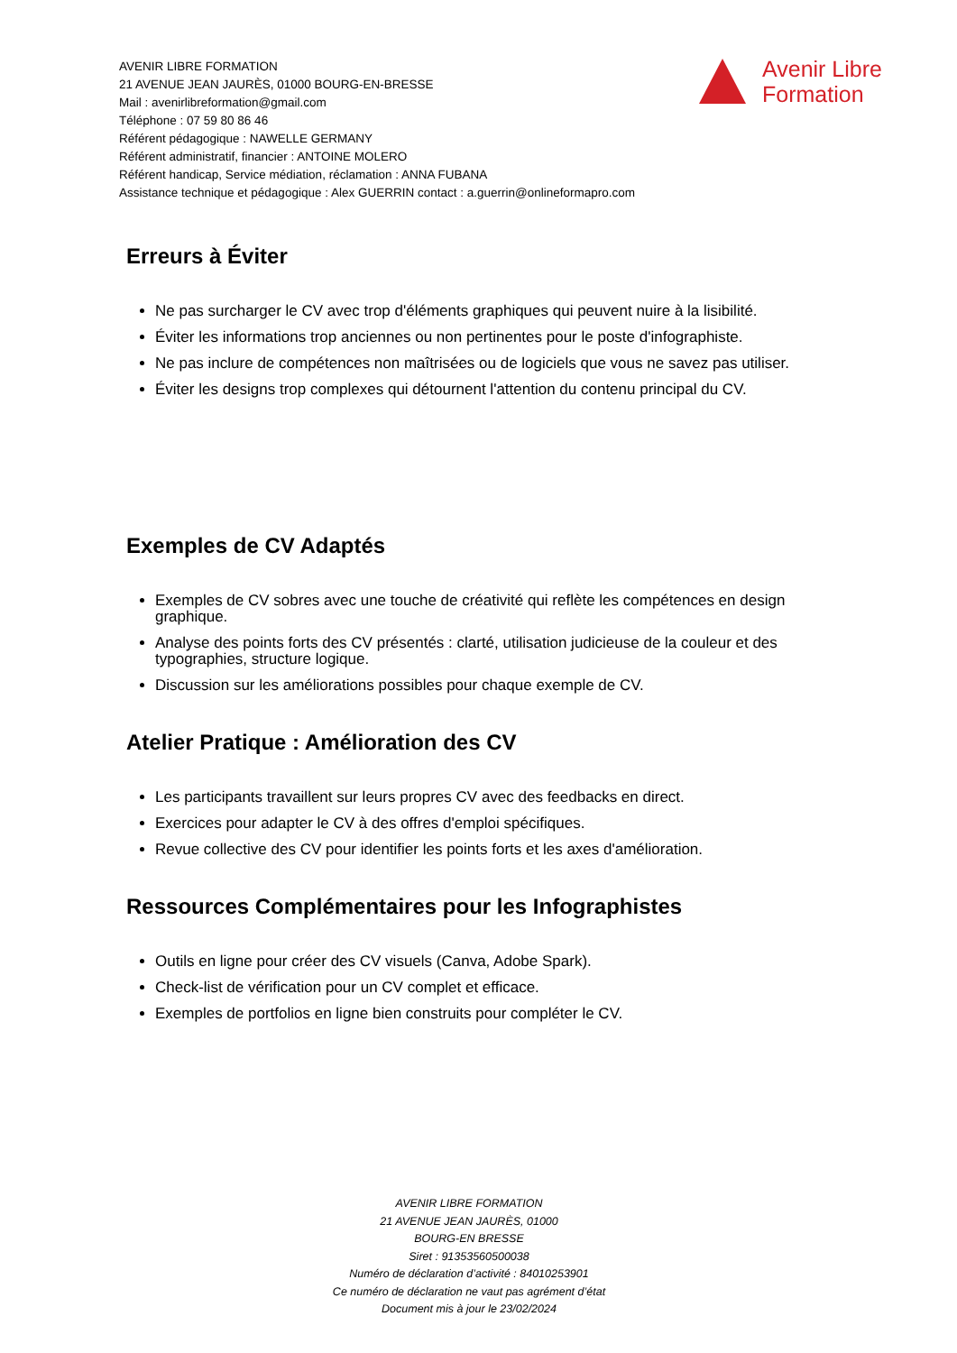AVENIR LIBRE FORMATION
21 AVENUE JEAN JAURÈS, 01000 BOURG-EN-BRESSE
Mail : avenirlibreformation@gmail.com
Téléphone : 07 59 80 86 46
Référent pédagogique : NAWELLE GERMANY
Référent administratif, financier : ANTOINE MOLERO
Référent handicap, Service médiation, réclamation : ANNA FUBANA
Assistance technique et pédagogique : Alex GUERRIN contact : a.guerrin@onlineformapro.com
Avenir Libre
Formation
Erreurs à Éviter
Ne pas surcharger le CV avec trop d'éléments graphiques qui peuvent nuire à la lisibilité.
Éviter les informations trop anciennes ou non pertinentes pour le poste d'infographiste.
Ne pas inclure de compétences non maîtrisées ou de logiciels que vous ne savez pas utiliser.
Éviter les designs trop complexes qui détournent l'attention du contenu principal du CV.
Exemples de CV Adaptés
Exemples de CV sobres avec une touche de créativité qui reflète les compétences en design graphique.
Analyse des points forts des CV présentés : clarté, utilisation judicieuse de la couleur et des typographies, structure logique.
Discussion sur les améliorations possibles pour chaque exemple de CV.
Atelier Pratique : Amélioration des CV
Les participants travaillent sur leurs propres CV avec des feedbacks en direct.
Exercices pour adapter le CV à des offres d'emploi spécifiques.
Revue collective des CV pour identifier les points forts et les axes d'amélioration.
Ressources Complémentaires pour les Infographistes
Outils en ligne pour créer des CV visuels (Canva, Adobe Spark).
Check-list de vérification pour un CV complet et efficace.
Exemples de portfolios en ligne bien construits pour compléter le CV.
AVENIR LIBRE FORMATION
21 AVENUE JEAN JAURÈS, 01000
BOURG-EN BRESSE
Siret : 91353560500038
Numéro de déclaration d’activité : 84010253901
Ce numéro de déclaration ne vaut pas agrément d’état
Document mis à jour le 23/02/2024